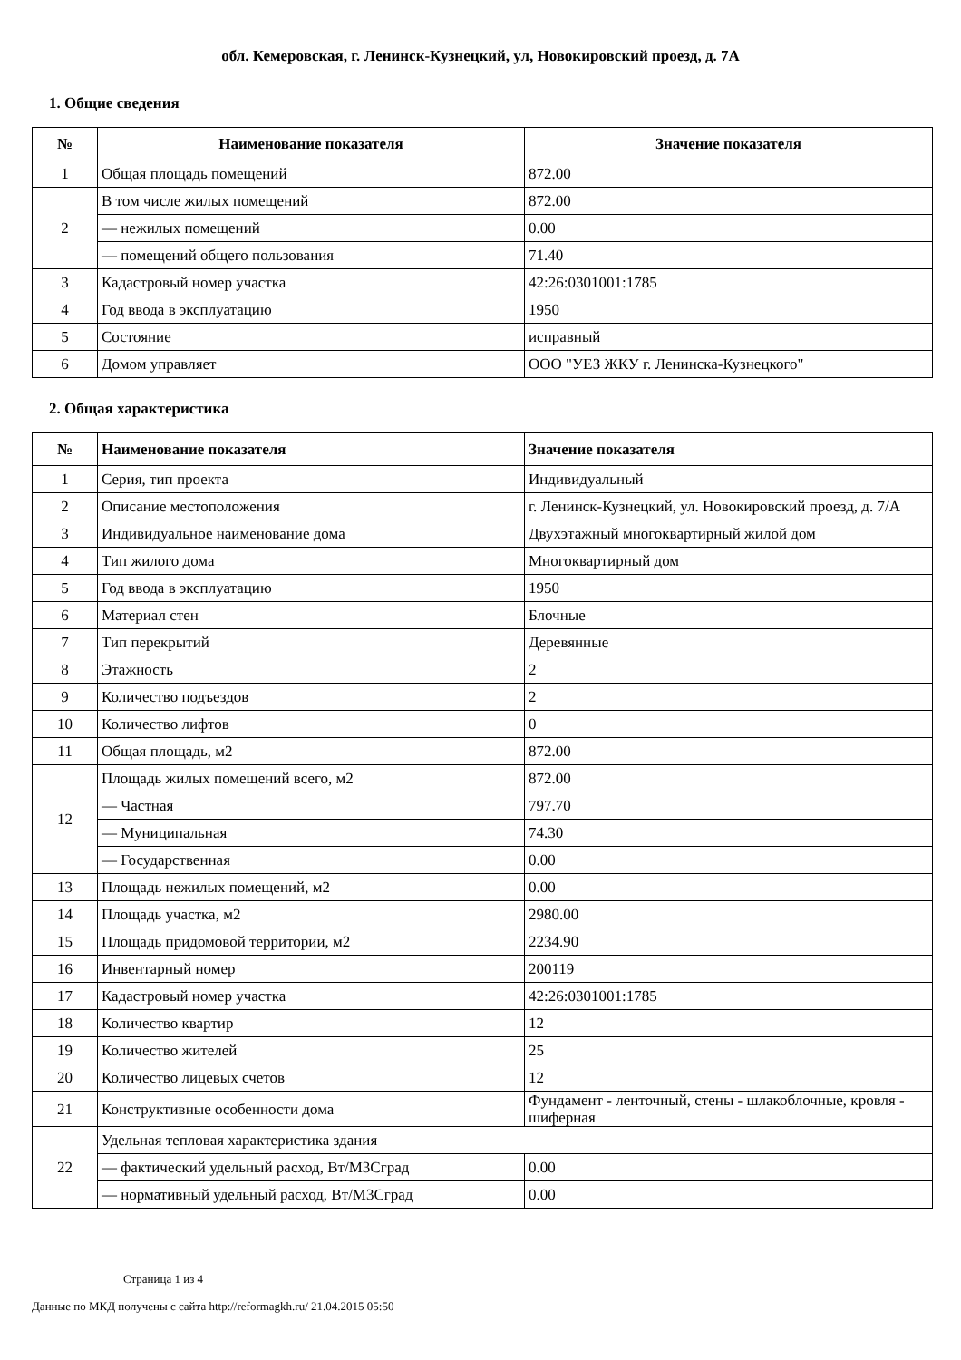обл. Кемеровская, г. Ленинск-Кузнецкий, ул, Новокировский проезд, д. 7А
1. Общие сведения
| № | Наименование показателя | Значение показателя |
| --- | --- | --- |
| 1 | Общая площадь помещений | 872.00 |
| 2 | В том числе жилых помещений | 872.00 |
| | — нежилых помещений | 0.00 |
| | — помещений общего пользования | 71.40 |
| 3 | Кадастровый номер участка | 42:26:0301001:1785 |
| 4 | Год ввода в эксплуатацию | 1950 |
| 5 | Состояние | исправный |
| 6 | Домом управляет | ООО "УЕЗ ЖКУ г. Ленинска-Кузнецкого" |
2. Общая характеристика
| № | Наименование показателя | Значение показателя |
| --- | --- | --- |
| 1 | Серия, тип проекта | Индивидуальный |
| 2 | Описание местоположения | г. Ленинск-Кузнецкий, ул. Новокировский проезд, д. 7/А |
| 3 | Индивидуальное наименование дома | Двухэтажный многоквартирный жилой дом |
| 4 | Тип жилого дома | Многоквартирный дом |
| 5 | Год ввода в эксплуатацию | 1950 |
| 6 | Материал стен | Блочные |
| 7 | Тип перекрытий | Деревянные |
| 8 | Этажность | 2 |
| 9 | Количество подъездов | 2 |
| 10 | Количество лифтов | 0 |
| 11 | Общая площадь, м2 | 872.00 |
| 12 | Площадь жилых помещений всего, м2 | 872.00 |
| | — Частная | 797.70 |
| | — Муниципальная | 74.30 |
| | — Государственная | 0.00 |
| 13 | Площадь нежилых помещений, м2 | 0.00 |
| 14 | Площадь участка, м2 | 2980.00 |
| 15 | Площадь придомовой территории, м2 | 2234.90 |
| 16 | Инвентарный номер | 200119 |
| 17 | Кадастровый номер участка | 42:26:0301001:1785 |
| 18 | Количество квартир | 12 |
| 19 | Количество жителей | 25 |
| 20 | Количество лицевых счетов | 12 |
| 21 | Конструктивные особенности дома | Фундамент - ленточный, стены - шлакоблочные, кровля - шиферная |
| 22 | Удельная тепловая характеристика здания | |
| | — фактический удельный расход, Вт/М3Сград | 0.00 |
| | — нормативный удельный расход, Вт/М3Сград | 0.00 |
Страница 1 из 4
Данные по МКД получены с сайта http://reformagkh.ru/ 21.04.2015 05:50